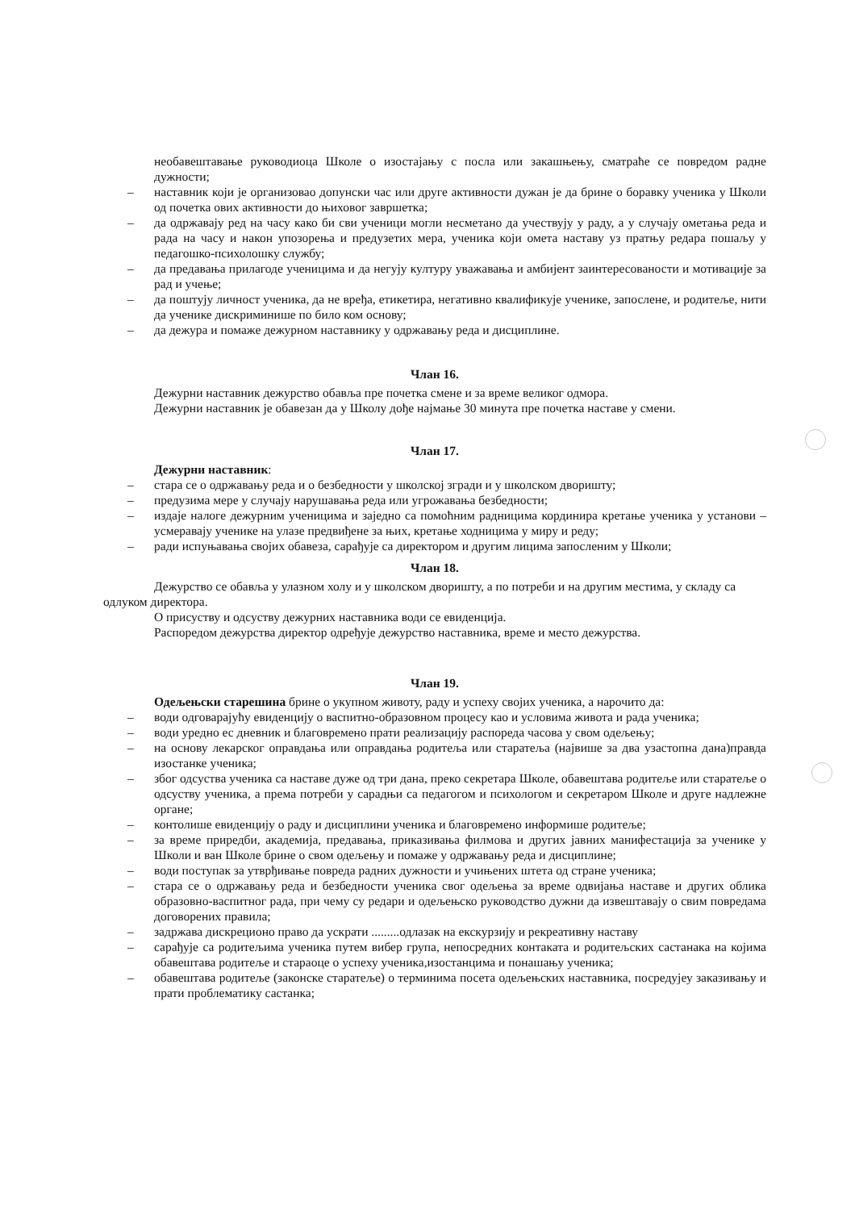необавештавање руководиоца Школе о изостајању с посла или закашњењу, сматраће се повредом радне дужности;
– наставник који је организовао допунски час или друге активности дужан је да брине о боравку ученика у Школи од почетка ових активности до њиховог завршетка;
– да одржавају ред на часу како би сви ученици могли несметано да учествују у раду, а у случају ометања реда и рада на часу и након упозорења и предузетих мера, ученика који омета наставу уз пратњу редара пошаљу у педагошко-психолошку службу;
– да предавања прилагоде ученицима и да негују културу уважавања и амбијент заинтересованости и мотивације за рад и учење;
– да поштују личност ученика, да не вређа, етикетира, негативно квалификује ученике, запослене, и родитеље, нити да ученике дискриминише по било ком основу;
– да дежура и помаже дежурном наставнику у одржавању реда и дисциплине.
Члан 16.
Дежурни наставник дежурство обавља пре почетка смене и за време великог одмора.
Дежурни наставник је обавезан да у Школу дође најмање 30 минута пре почетка наставе у смени.
Члан 17.
Дежурни наставник:
– стара се о одржавању реда и о безбедности у школској згради и у школском дворишту;
– предузима мере у случају нарушавања реда или угрожавања безбедности;
– издаје налоге дежурним ученицима и заједно са помоћним радницима кординира кретање ученика у установи – усмеравају ученике на улазе предвиђене за њих, кретање ходницима у миру и реду;
– ради испуњавања својих обавеза, сарађује са директором и другим лицима запосленим у Школи;
Члан 18.
Дежурство се обавља у улазном холу и у школском дворишту, а по потреби и на другим местима, у складу са одлуком директора.
О присуству и одсуству дежурних наставника води се евиденција.
Распоредом дежурства директор одређује дежурство наставника, време и место дежурства.
Члан 19.
Одељењски старешина брине о укупном животу, раду и успеху својих ученика, а нарочито да:
– води одговарајућу евиденцију о васпитно-образовном процесу као и условима живота и рада ученика;
– води уредно ес дневник и благовремено прати реализацију распореда часова у свом одељењу;
– на основу лекарског оправдања или оправдања родитеља или старатеља (највише за два узастопна дана)правда изостанке ученика;
– због одсуства ученика са наставе дуже од три дана, преко секретара Школе, обавештава родитеље или старатеље о одсуству ученика, а према потреби у сарадњи са педагогом и психологом и секретаром Школе и друге надлежне органе;
– контолише евиденцију о раду и дисциплини ученика и благовремено информише родитеље;
– за време приредби, академија, предавања, приказивања филмова и других јавних манифестација за ученике у Школи и ван Школе брине о свом одељењу и помаже у одржавању реда и дисциплине;
– води поступак за утврђивање повреда радних дужности и учињених штета од стране ученика;
– стара се о одржавању реда и безбедности ученика свог одељења за време одвијања наставе и других облика образовно-васпитног рада, при чему су редари и одељењско руководство дужни да извештавају о свим повредама договорених правила;
– задржава дискреционо право да ускрати .........одлазак на екскурзију и рекреативну наставу
– сарађује са родитељима ученика путем вибер група, непосредних контаката и родитељских састанака на којима обавештава родитеље и стараоце о успеху ученика,изостанцима и понашању ученика;
– обавештава родитеље (законске старатеље) о терминима посета одељењских наставника, посредујеу заказивању и прати проблематику састанка;